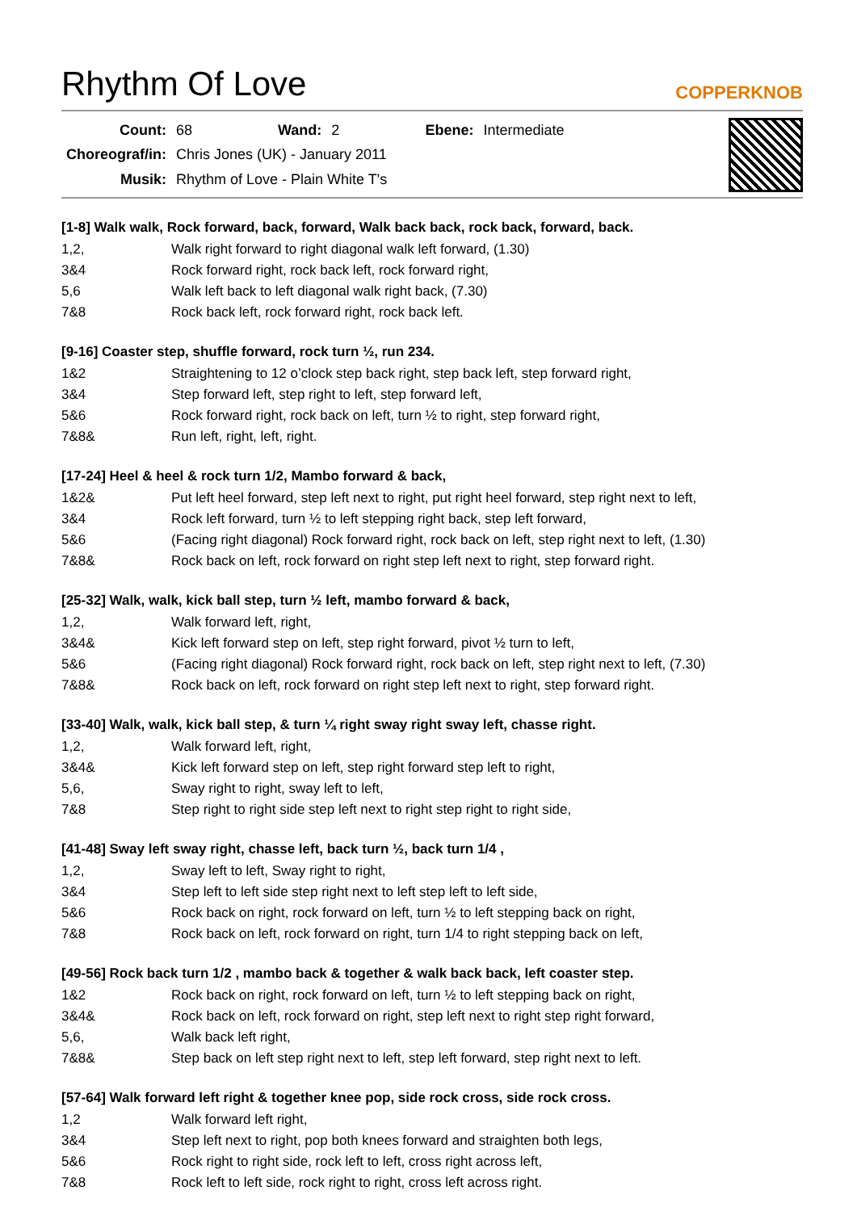Rhythm Of Love COPPERKNOB
| Count: | 68 | Wand: | 2 | Ebene: | Intermediate |
| Choreograf/in: | Chris Jones (UK) - January 2011 | | | | |
| Musik: | Rhythm of Love - Plain White T's | | | | |
[1-8] Walk walk, Rock forward, back, forward, Walk back back, rock back, forward, back.
| 1,2, | Walk right forward to right diagonal walk left forward, (1.30) |
| 3&4 | Rock forward right, rock back left, rock forward right, |
| 5,6 | Walk left back to left diagonal walk right back, (7.30) |
| 7&8 | Rock back left, rock forward right, rock back left. |
[9-16] Coaster step, shuffle forward, rock turn ½, run 234.
| 1&2 | Straightening to 12 o’clock step back right, step back left, step forward right, |
| 3&4 | Step forward left, step right to left, step forward left, |
| 5&6 | Rock forward right, rock back on left, turn ½ to right, step forward right, |
| 7&8& | Run left, right, left, right. |
[17-24] Heel & heel & rock turn 1/2, Mambo forward & back,
| 1&2& | Put left heel forward, step left next to right, put right heel forward, step right next to left, |
| 3&4 | Rock left forward, turn ½ to left stepping right back, step left forward, |
| 5&6 | (Facing right diagonal) Rock forward right, rock back on left, step right next to left, (1.30) |
| 7&8& | Rock back on left, rock forward on right step left next to right, step forward right. |
[25-32] Walk, walk, kick ball step, turn ½ left, mambo forward & back,
| 1,2, | Walk forward left, right, |
| 3&4& | Kick left forward step on left, step right forward, pivot ½ turn to left, |
| 5&6 | (Facing right diagonal) Rock forward right, rock back on left, step right next to left, (7.30) |
| 7&8& | Rock back on left, rock forward on right step left next to right, step forward right. |
[33-40] Walk, walk, kick ball step, & turn ¼ right sway right sway left, chasse right.
| 1,2, | Walk forward left, right, |
| 3&4& | Kick left forward step on left, step right forward step left to right, |
| 5,6, | Sway right to right, sway left to left, |
| 7&8 | Step right to right side step left next to right step right to right side, |
[41-48] Sway left sway right, chasse left, back turn ½, back turn 1/4 ,
| 1,2, | Sway left to left, Sway right to right, |
| 3&4 | Step left to left side step right next to left step left to left side, |
| 5&6 | Rock back on right, rock forward on left, turn ½ to left stepping back on right, |
| 7&8 | Rock back on left, rock forward on right, turn 1/4 to right stepping back on left, |
[49-56] Rock back turn 1/2 , mambo back & together & walk back back, left coaster step.
| 1&2 | Rock back on right, rock forward on left, turn ½ to left stepping back on right, |
| 3&4& | Rock back on left, rock forward on right, step left next to right step right forward, |
| 5,6, | Walk back left right, |
| 7&8& | Step back on left step right next to left, step left forward, step right next to left. |
[57-64] Walk forward left right & together knee pop, side rock cross, side rock cross.
| 1,2 | Walk forward left right, |
| 3&4 | Step left next to right, pop both knees forward and straighten both legs, |
| 5&6 | Rock right to right side, rock left to left, cross right across left, |
| 7&8 | Rock left to left side, rock right to right, cross left across right. |